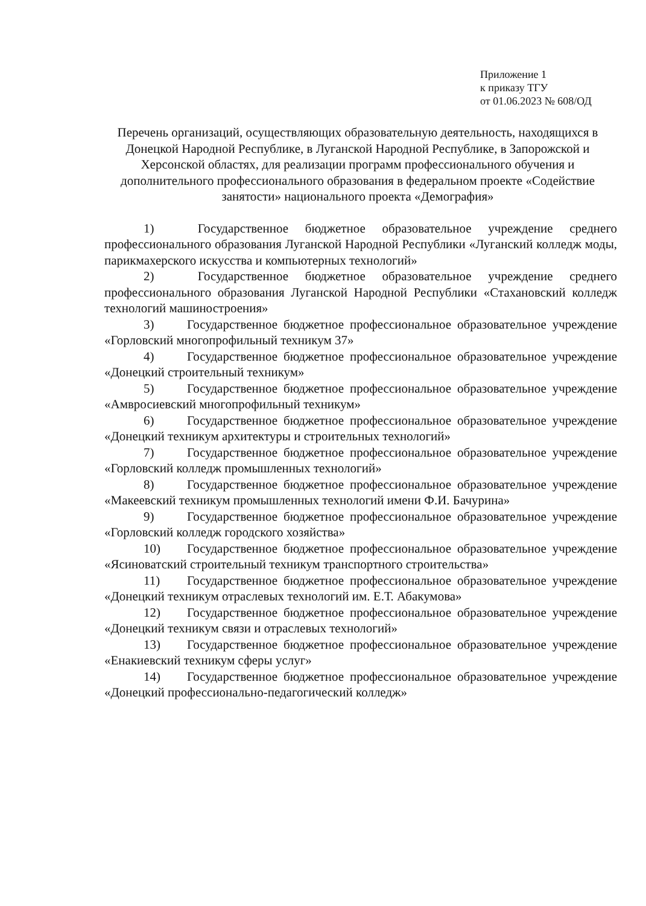Приложение 1
к приказу ТГУ
от 01.06.2023 № 608/ОД
Перечень организаций, осуществляющих образовательную деятельность, находящихся в Донецкой Народной Республике, в Луганской Народной Республике, в Запорожской и Херсонской областях, для реализации программ профессионального обучения и дополнительного профессионального образования в федеральном проекте «Содействие занятости» национального проекта «Демография»
1) Государственное бюджетное образовательное учреждение среднего профессионального образования Луганской Народной Республики «Луганский колледж моды, парикмахерского искусства и компьютерных технологий»
2) Государственное бюджетное образовательное учреждение среднего профессионального образования Луганской Народной Республики «Стахановский колледж технологий машиностроения»
3) Государственное бюджетное профессиональное образовательное учреждение «Горловский многопрофильный техникум 37»
4) Государственное бюджетное профессиональное образовательное учреждение «Донецкий строительный техникум»
5) Государственное бюджетное профессиональное образовательное учреждение «Амвросиевский многопрофильный техникум»
6) Государственное бюджетное профессиональное образовательное учреждение «Донецкий техникум архитектуры и строительных технологий»
7) Государственное бюджетное профессиональное образовательное учреждение «Горловский колледж промышленных технологий»
8) Государственное бюджетное профессиональное образовательное учреждение «Макеевский техникум промышленных технологий имени Ф.И. Бачурина»
9) Государственное бюджетное профессиональное образовательное учреждение «Горловский колледж городского хозяйства»
10) Государственное бюджетное профессиональное образовательное учреждение «Ясиноватский строительный техникум транспортного строительства»
11) Государственное бюджетное профессиональное образовательное учреждение «Донецкий техникум отраслевых технологий им. Е.Т. Абакумова»
12) Государственное бюджетное профессиональное образовательное учреждение «Донецкий техникум связи и отраслевых технологий»
13) Государственное бюджетное профессиональное образовательное учреждение «Енакиевский техникум сферы услуг»
14) Государственное бюджетное профессиональное образовательное учреждение «Донецкий профессионально-педагогический колледж»